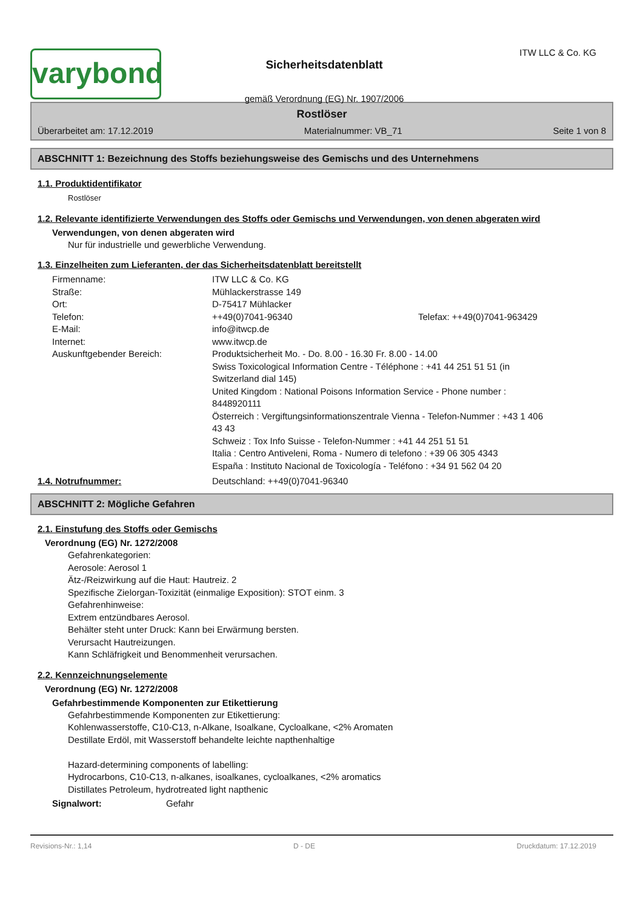varybond
Sicherheitsdatenblatt
gemäß Verordnung (EG) Nr. 1907/2006
ITW LLC & Co. KG
Rostlöser
Überarbeitet am: 17.12.2019 Materialnummer: VB_71 Seite 1 von 8
ABSCHNITT 1: Bezeichnung des Stoffs beziehungsweise des Gemischs und des Unternehmens
1.1. Produktidentifikator
Rostlöser
1.2. Relevante identifizierte Verwendungen des Stoffs oder Gemischs und Verwendungen, von denen abgeraten wird
Verwendungen, von denen abgeraten wird
Nur für industrielle und gewerbliche Verwendung.
1.3. Einzelheiten zum Lieferanten, der das Sicherheitsdatenblatt bereitstellt
| Firmenname: | ITW LLC & Co. KG | |
| Straße: | Mühlackerstrasse 149 | |
| Ort: | D-75417 Mühlacker | |
| Telefon: | ++49(0)7041-96340 | Telefax: ++49(0)7041-963429 |
| E-Mail: | info@itwcp.de | |
| Internet: | www.itwcp.de | |
| Auskunftgebender Bereich: | Produktsicherheit Mo. - Do. 8.00 - 16.30 Fr. 8.00 - 14.00 Swiss Toxicological Information Centre - Téléphone : +41 44 251 51 51 (in Switzerland dial 145) United Kingdom : National Poisons Information Service - Phone number : 8448920111 Österreich : Vergiftungsinformationszentrale Vienna - Telefon-Nummer : +43 1 406 43 43 Schweiz : Tox Info Suisse - Telefon-Nummer : +41 44 251 51 51 Italia : Centro Antiveleni, Roma - Numero di telefono : +39 06 305 4343 España : Instituto Nacional de Toxicología - Teléfono : +34 91 562 04 20 | |
1.4. Notrufnummer: Deutschland: ++49(0)7041-96340
ABSCHNITT 2: Mögliche Gefahren
2.1. Einstufung des Stoffs oder Gemischs
Verordnung (EG) Nr. 1272/2008
Gefahrenkategorien:
Aerosole: Aerosol 1
Ätz-/Reizwirkung auf die Haut: Hautreiz. 2
Spezifische Zielorgan-Toxizität (einmalige Exposition): STOT einm. 3
Gefahrenhinweise:
Extrem entzündbares Aerosol.
Behälter steht unter Druck: Kann bei Erwärmung bersten.
Verursacht Hautreizungen.
Kann Schläfrigkeit und Benommenheit verursachen.
2.2. Kennzeichnungselemente
Verordnung (EG) Nr. 1272/2008
Gefahrbestimmende Komponenten zur Etikettierung
Gefahrbestimmende Komponenten zur Etikettierung:
Kohlenwasserstoffe, C10-C13, n-Alkane, Isoalkane, Cycloalkane, <2% Aromaten
Destillate Erdöl, mit Wasserstoff behandelte leichte napthenhaltige
Hazard-determining components of labelling:
Hydrocarbons, C10-C13, n-alkanes, isoalkanes, cycloalkanes, <2% aromatics
Distillates Petroleum, hydrotreated light napthenic
Signalwort: Gefahr
Revisions-Nr.: 1,14 D - DE Druckdatum: 17.12.2019